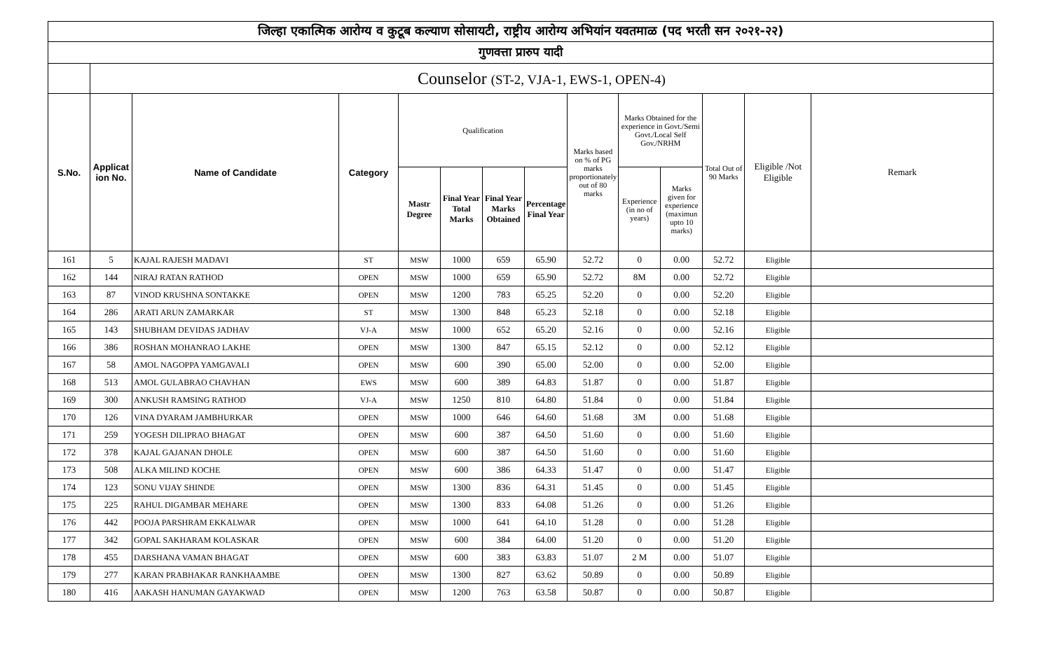| जिल्हा एकात्मिक आरोग्य व कुटूब कल्याण सोसायटी, राष्ट्रीय आरोग्य अभियांन यवतमाळ (पद भरती सन २०२१-२२) | | | | | | | | | | | | | |
| गुणवत्ता प्रारुप यादी | | | | | | | | | | | | | |
| | Counselor (ST-2, VJA-1, EWS-1, OPEN-4) | | | | | | | | | | | | |
| S.No. | Applicat ion No. | Name of Candidate | Category | Qualification | | | | Marks based on % of PG marks proportionately out of 80 marks | Marks Obtained for the experience in Govt./Semi Govt./Local Self Gov./NRHM | | Total Out of 90 Marks | Eligible /Not Eligible | Remark |
| | | | | Mastr Degree | Final Year Total Marks | Final Year Marks Obtained | Percentage Final Year | | Experience (in no of years) | Marks given for experience (maximun upto 10 marks) | | | |
| 161 | 5 | KAJAL RAJESH MADAVI | ST | MSW | 1000 | 659 | 65.90 | 52.72 | 0 | 0.00 | 52.72 | Eligible | |
| 162 | 144 | NIRAJ RATAN RATHOD | OPEN | MSW | 1000 | 659 | 65.90 | 52.72 | 8M | 0.00 | 52.72 | Eligible | |
| 163 | 87 | VINOD KRUSHNA SONTAKKE | OPEN | MSW | 1200 | 783 | 65.25 | 52.20 | 0 | 0.00 | 52.20 | Eligible | |
| 164 | 286 | ARATI ARUN ZAMARKAR | ST | MSW | 1300 | 848 | 65.23 | 52.18 | 0 | 0.00 | 52.18 | Eligible | |
| 165 | 143 | SHUBHAM DEVIDAS JADHAV | VJ-A | MSW | 1000 | 652 | 65.20 | 52.16 | 0 | 0.00 | 52.16 | Eligible | |
| 166 | 386 | ROSHAN MOHANRAO LAKHE | OPEN | MSW | 1300 | 847 | 65.15 | 52.12 | 0 | 0.00 | 52.12 | Eligible | |
| 167 | 58 | AMOL NAGOPPA YAMGAVALI | OPEN | MSW | 600 | 390 | 65.00 | 52.00 | 0 | 0.00 | 52.00 | Eligible | |
| 168 | 513 | AMOL GULABRAO CHAVHAN | EWS | MSW | 600 | 389 | 64.83 | 51.87 | 0 | 0.00 | 51.87 | Eligible | |
| 169 | 300 | ANKUSH RAMSING RATHOD | VJ-A | MSW | 1250 | 810 | 64.80 | 51.84 | 0 | 0.00 | 51.84 | Eligible | |
| 170 | 126 | VINA DYARAM JAMBHURKAR | OPEN | MSW | 1000 | 646 | 64.60 | 51.68 | 3M | 0.00 | 51.68 | Eligible | |
| 171 | 259 | YOGESH DILIPRAO BHAGAT | OPEN | MSW | 600 | 387 | 64.50 | 51.60 | 0 | 0.00 | 51.60 | Eligible | |
| 172 | 378 | KAJAL GAJANAN DHOLE | OPEN | MSW | 600 | 387 | 64.50 | 51.60 | 0 | 0.00 | 51.60 | Eligible | |
| 173 | 508 | ALKA MILIND KOCHE | OPEN | MSW | 600 | 386 | 64.33 | 51.47 | 0 | 0.00 | 51.47 | Eligible | |
| 174 | 123 | SONU VIJAY SHINDE | OPEN | MSW | 1300 | 836 | 64.31 | 51.45 | 0 | 0.00 | 51.45 | Eligible | |
| 175 | 225 | RAHUL DIGAMBAR MEHARE | OPEN | MSW | 1300 | 833 | 64.08 | 51.26 | 0 | 0.00 | 51.26 | Eligible | |
| 176 | 442 | POOJA PARSHRAM EKKALWAR | OPEN | MSW | 1000 | 641 | 64.10 | 51.28 | 0 | 0.00 | 51.28 | Eligible | |
| 177 | 342 | GOPAL SAKHARAM KOLASKAR | OPEN | MSW | 600 | 384 | 64.00 | 51.20 | 0 | 0.00 | 51.20 | Eligible | |
| 178 | 455 | DARSHANA VAMAN BHAGAT | OPEN | MSW | 600 | 383 | 63.83 | 51.07 | 2 M | 0.00 | 51.07 | Eligible | |
| 179 | 277 | KARAN PRABHAKAR RANKHAAMBE | OPEN | MSW | 1300 | 827 | 63.62 | 50.89 | 0 | 0.00 | 50.89 | Eligible | |
| 180 | 416 | AAKASH HANUMAN GAYAKWAD | OPEN | MSW | 1200 | 763 | 63.58 | 50.87 | 0 | 0.00 | 50.87 | Eligible | |